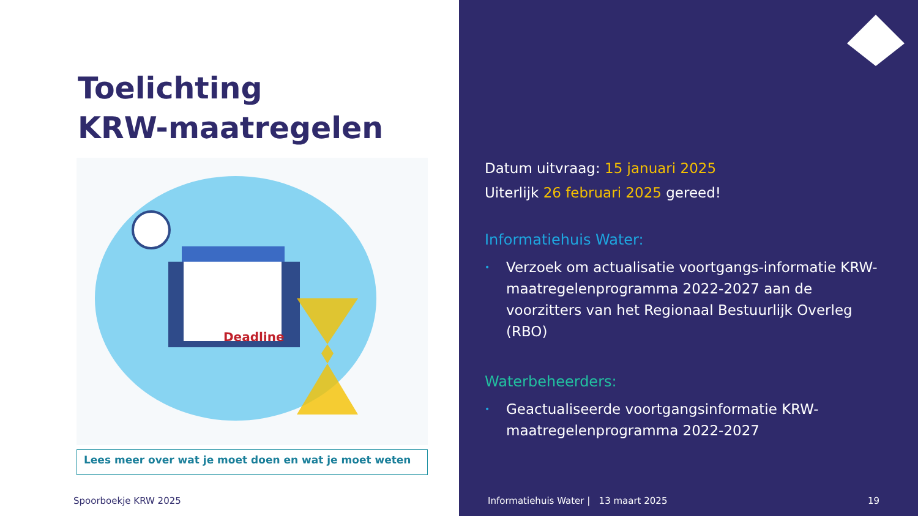Toelichting
KRW-maatregelen
Deadline
Lees meer over wat je moet doen en wat je moet weten
Spoorboekje KRW 2025
Datum uitvraag: 15 januari 2025
Uiterlijk 26 februari 2025 gereed!
Informatiehuis Water:
• Verzoek om actualisatie voortgangs-informatie KRW-maatregelenprogramma 2022-2027 aan de voorzitters van het Regionaal Bestuurlijk Overleg (RBO)
Waterbeheerders:
• Geactualiseerde voortgangsinformatie KRW-maatregelenprogramma 2022-2027
Informatiehuis Water | 13 maart 2025 19